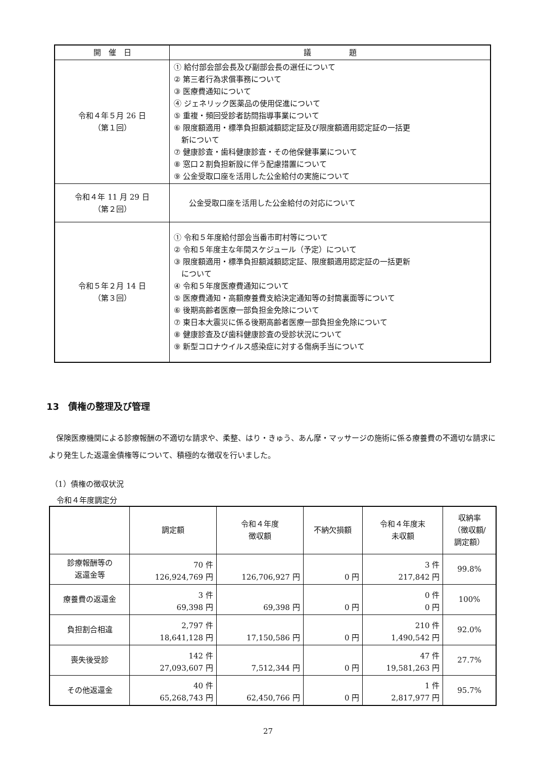| 開 催 日 | 議 題 |
| --- | --- |
| 令和４年５月 26 日 （第１回） | ① 給付部会部会長及び副部会長の選任について ② 第三者行為求償事務について ③ 医療費通知について ④ ジェネリック医薬品の使用促進について ⑤ 重複・頻回受診者訪問指導事業について ⑥ 限度額適用・標準負担額減額認定証及び限度額適用認定証の一括更 新について ⑦ 健康診査・歯科健康診査・その他保健事業について ⑧ 窓口２割負担新設に伴う配慮措置について ⑨ 公金受取口座を活用した公金給付の実施について |
| 令和４年 11 月 29 日 （第２回） | 公金受取口座を活用した公金給付の対応について |
| 令和５年２月 14 日 （第３回） | ① 令和５年度給付部会当番市町村等について ② 令和５年度主な年間スケジュール（予定）について ③ 限度額適用・標準負担額減額認定証、限度額適用認定証の一括更新 について ④ 令和５年度医療費通知について ⑤ 医療費通知・高額療養費支給決定通知等の封筒裏面等について ⑥ 後期高齢者医療一部負担金免除について ⑦ 東日本大震災に係る後期高齢者医療一部負担金免除について ⑧ 健康診査及び歯科健康診査の受診状況について ⑨ 新型コロナウイルス感染症に対する傷病手当について |
13　債権の整理及び管理
保険医療機関による診療報酬の不適切な請求や、柔整、はり・きゅう、あん摩・マッサージの施術に係る療養費の不適切な請求により発生した返還金債権等について、積極的な徴収を行いました。
（1）債権の徴収状況
令和４年度調定分
| | 調定額 | 令和４年度 徴収額 | 不納欠損額 | 令和４年度末 未収額 | 収納率 （徴収額/ 調定額） |
| --- | --- | --- | --- | --- | --- |
| 診療報酬等の 返還金等 | 70 件 126,924,769 円 | 126,706,927 円 | 0 円 | 3 件 217,842 円 | 99.8% |
| 療養費の返還金 | 3 件 69,398 円 | 69,398 円 | 0 円 | 0 件 0 円 | 100% |
| 負担割合相違 | 2,797 件 18,641,128 円 | 17,150,586 円 | 0 円 | 210 件 1,490,542 円 | 92.0% |
| 喪失後受診 | 142 件 27,093,607 円 | 7,512,344 円 | 0 円 | 47 件 19,581,263 円 | 27.7% |
| その他返還金 | 40 件 65,268,743 円 | 62,450,766 円 | 0 円 | 1 件 2,817,977 円 | 95.7% |
27